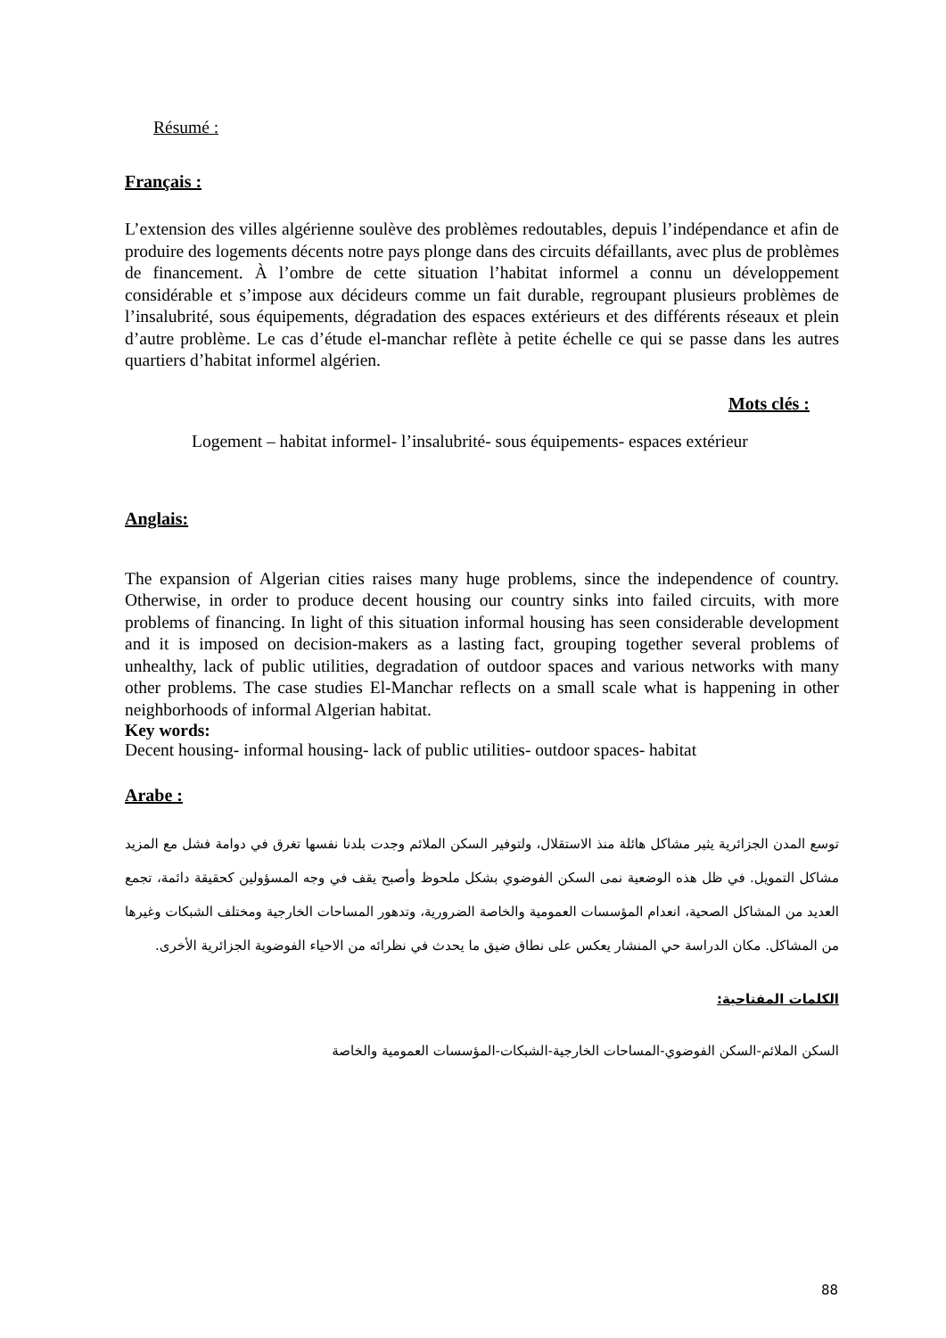Résumé :
Français :
L’extension des villes algérienne soulève des problèmes redoutables, depuis l’indépendance et afin de produire des logements décents notre pays plonge dans des circuits défaillants, avec plus de problèmes de financement. À l’ombre de cette situation l’habitat informel a connu un développement considérable et s’impose aux décideurs comme un fait durable, regroupant plusieurs problèmes de l’insalubrité, sous équipements, dégradation des espaces extérieurs et des différents réseaux et plein d’autre problème. Le cas d’étude el-manchar reflète à petite échelle ce qui se passe dans les autres quartiers d’habitat informel algérien.
Mots clés :
Logement – habitat informel- l’insalubrité- sous équipements- espaces extérieur
Anglais:
The expansion of Algerian cities raises many huge problems, since the independence of country. Otherwise, in order to produce decent housing our country sinks into failed circuits, with more problems of financing. In light of this situation informal housing has seen considerable development and it is imposed on decision-makers as a lasting fact, grouping together several problems of unhealthy, lack of public utilities, degradation of outdoor spaces and various networks with many other problems. The case studies El-Manchar reflects on a small scale what is happening in other neighborhoods of informal Algerian habitat.
Key words:
Decent housing- informal housing- lack of public utilities- outdoor spaces- habitat
Arabe :
توسع المدن الجزائرية يثير مشاكل هائلة منذ الاستقلال، ولتوفير السكن الملائم وجدت بلدنا نفسها تغرق في دوامة فشل مع المزيد مشاكل التمويل. في ظل هذه الوضعية نمى السكن الفوضوي بشكل ملحوظ وأصبح يقف في وجه المسؤولين كحقيقة دائمة، تجمع العديد من المشاكل الصحية، انعدام المؤسسات العمومية والخاصة الضرورية، وتدهور المساحات الخارجية ومختلف الشبكات وغيرها من المشاكل. مكان الدراسة حي المنشار يعكس على نطاق ضيق ما يحدث في نظرائه من الاحياء الفوضوية الجزائرية الأخرى.
الكلمات المفتاحية:
السكن الملائم-السكن الفوضوي-المساحات الخارجية-الشبكات-المؤسسات العمومية والخاصة
88